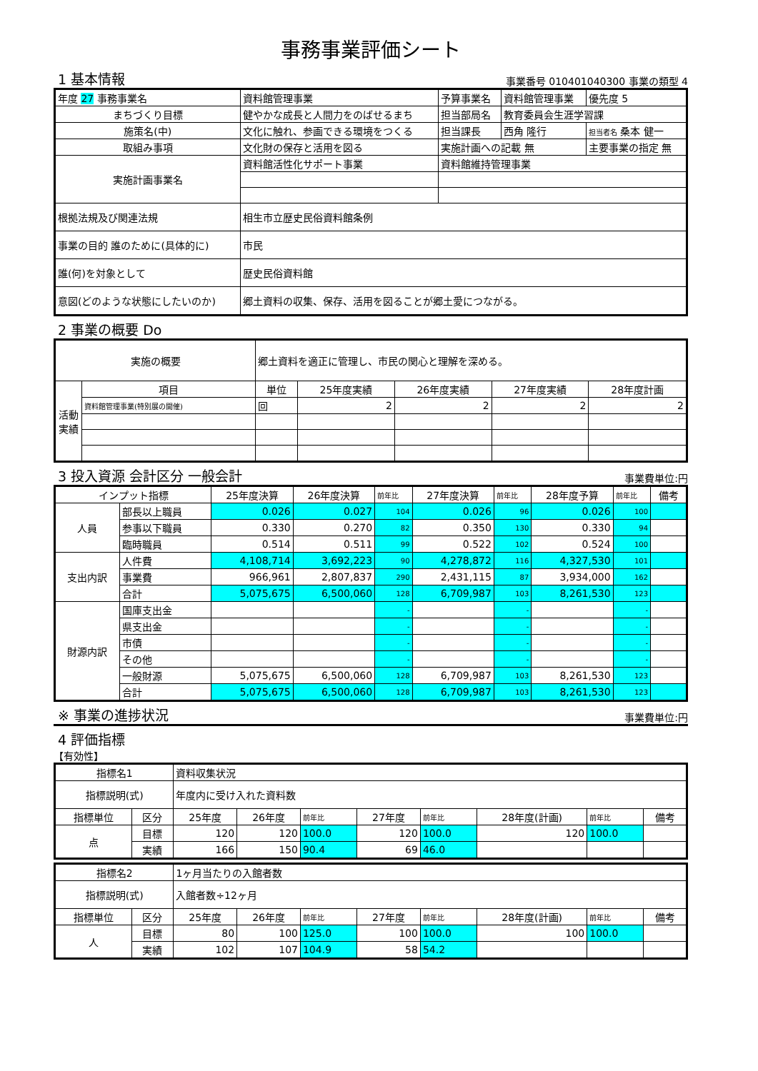事務事業評価シート
1 基本情報
事業番号 010401040300 事業の類型 4
| 年度 27 事務事業名 | 資料館管理事業 | 予算事業名 | 資料館管理事業 | 優先度 5 |
| まちづくり目標 | 健やかな成長と人間力をのばせるまち | 担当部局名 | 教育委員会生涯学習課 | |
| 施策名(中) | 文化に触れ、参画できる環境をつくる | 担当課長 | 西角 隆行 | 担当者名 桑本 健一 |
| 取組み事項 | 文化財の保存と活用を図る | 実施計画への記載 無 | | 主要事業の指定 無 |
| 実施計画事業名 | 資料館活性化サポート事業 | 資料館維持管理事業 | | |
| 根拠法規及び関連法規 | 相生市立歴史民俗資料館条例 | | | |
| 事業の目的 誰のために(具体的に) | 市民 | | | |
| 誰(何)を対象として | 歴史民俗資料館 | | | |
| 意図(どのような状態にしたいのか) | 郷土資料の収集、保存、活用を図ることが郷土愛につながる。 | | | |
2 事業の概要 Do
| 実施の概要 | | 郷土資料を適正に管理し、市民の関心と理解を深める。 | | | | |
| 活動実績 | 項目 | 単位 | 25年度実績 | 26年度実績 | 27年度実績 | 28年度計画 |
| | 資料館管理事業(特別展の開催) | 回 | 2 | 2 | 2 | 2 |
3 投入資源 会計区分 一般会計
事業費単位:円
| インプット指標 | | 25年度決算 | 26年度決算 | 前年比 | 27年度決算 | 前年比 | 28年度予算 | 前年比 | 備考 |
| 人員 | 部長以上職員 | 0.026 | 0.027 | 104 | 0.026 | 96 | 0.026 | 100 | |
| | 参事以下職員 | 0.330 | 0.270 | 82 | 0.350 | 130 | 0.330 | 94 | |
| | 臨時職員 | 0.514 | 0.511 | 99 | 0.522 | 102 | 0.524 | 100 | |
| 支出内訳 | 人件費 | 4,108,714 | 3,692,223 | 90 | 4,278,872 | 116 | 4,327,530 | 101 | |
| | 事業費 | 966,961 | 2,807,837 | 290 | 2,431,115 | 87 | 3,934,000 | 162 | |
| | 合計 | 5,075,675 | 6,500,060 | 128 | 6,709,987 | 103 | 8,261,530 | 123 | |
| 財源内訳 | 国庫支出金 | | | - | | - | | - | |
| | 県支出金 | | | - | | - | | - | |
| | 市債 | | | - | | - | | - | |
| | その他 | | | - | | - | | - | |
| | 一般財源 | 5,075,675 | 6,500,060 | 128 | 6,709,987 | 103 | 8,261,530 | 123 | |
| | 合計 | 5,075,675 | 6,500,060 | 128 | 6,709,987 | 103 | 8,261,530 | 123 | |
※ 事業の進捗状況
事業費単位:円
4 評価指標
【有効性】
| 指標名1 | | 資料収集状況 | | | | | | | |
| 指標説明(式) | | 年度内に受け入れた資料数 | | | | | | | |
| 指標単位 | 区分 | 25年度 | 26年度 | 前年比 | 27年度 | 前年比 | 28年度(計画) | 前年比 | 備考 |
| 点 | 目標 | 120 | 120 | 100.0 | 120 | 100.0 | 120 | 100.0 | |
| | 実績 | 166 | 150 | 90.4 | 69 | 46.0 | | | |
| 指標名2 | | 1ヶ月当たりの入館者数 | | | | | | | |
| 指標説明(式) | | 入館者数÷12ヶ月 | | | | | | | |
| 指標単位 | 区分 | 25年度 | 26年度 | 前年比 | 27年度 | 前年比 | 28年度(計画) | 前年比 | 備考 |
| 人 | 目標 | 80 | 100 | 125.0 | 100 | 100.0 | 100 | 100.0 | |
| | 実績 | 102 | 107 | 104.9 | 58 | 54.2 | | | |